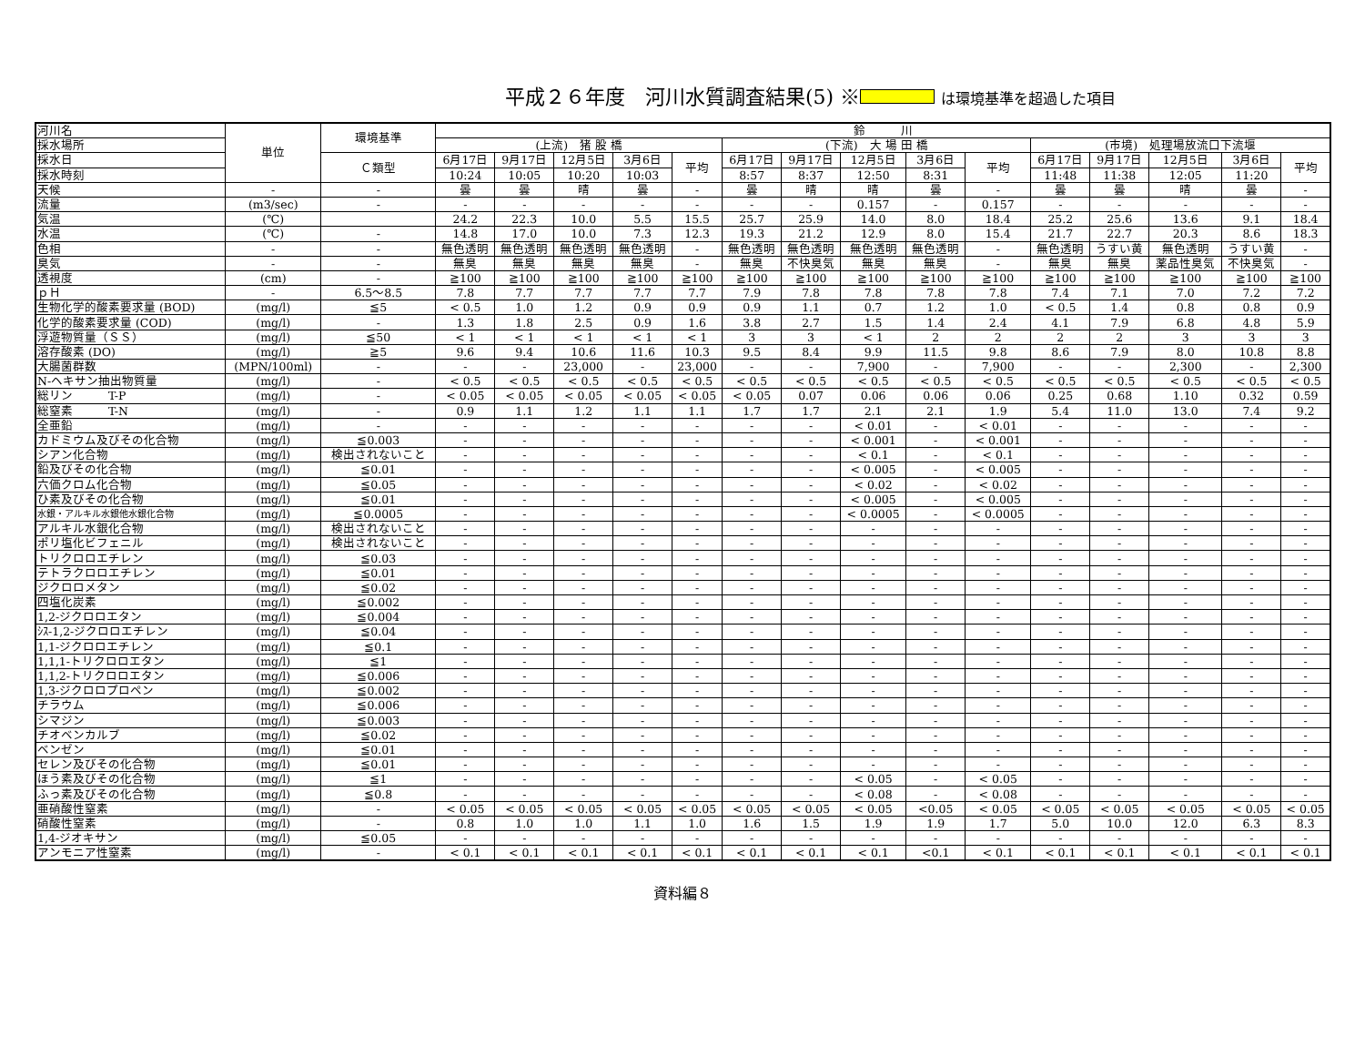平成２６年度　河川水質調査結果(5) ※ は環境基準を超過した項目
| 河川名 | 単位 | 環境基準 | 鈴 川 | | | | | | | | | | | | | | |
| --- | --- | --- | --- | --- | --- | --- | --- | --- | --- | --- | --- | --- | --- | --- | --- | --- | --- |
| 採水場所 | | | (上流) 猪 股 橋 | | | | | (下流) 大 場 田 橋 | | | | | (市境) 処理場放流口下流堰 | | | | |
| 採水日 | | Ｃ類型 | 6月17日 | 9月17日 | 12月5日 | 3月6日 | 平均 | 6月17日 | 9月17日 | 12月5日 | 3月6日 | 平均 | 6月17日 | 9月17日 | 12月5日 | 3月6日 | 平均 |
| 採水時刻 | | | 10:24 | 10:05 | 10:20 | 10:03 | | 8:57 | 8:37 | 12:50 | 8:31 | | 11:48 | 11:38 | 12:05 | 11:20 | |
| 天候 | - | - | 曇 | 曇 | 晴 | 曇 | - | 曇 | 晴 | 晴 | 曇 | - | 曇 | 曇 | 晴 | 曇 | - |
| 流量 | (m3/sec) | - | - | - | - | - | - | - | - | 0.157 | - | 0.157 | - | - | - | - | - |
| 気温 | (℃) | | 24.2 | 22.3 | 10.0 | 5.5 | 15.5 | 25.7 | 25.9 | 14.0 | 8.0 | 18.4 | 25.2 | 25.6 | 13.6 | 9.1 | 18.4 |
| 水温 | (℃) | - | 14.8 | 17.0 | 10.0 | 7.3 | 12.3 | 19.3 | 21.2 | 12.9 | 8.0 | 15.4 | 21.7 | 22.7 | 20.3 | 8.6 | 18.3 |
| 色相 | - | - | 無色透明 | 無色透明 | 無色透明 | 無色透明 | - | 無色透明 | 無色透明 | 無色透明 | 無色透明 | - | 無色透明 | うすい黄 | 無色透明 | うすい黄 | - |
| 臭気 | - | - | 無臭 | 無臭 | 無臭 | 無臭 | - | 無臭 | 不快臭気 | 無臭 | 無臭 | - | 無臭 | 無臭 | 薬品性臭気 | 不快臭気 | - |
| 透視度 | (cm) | - | ≧100 | ≧100 | ≧100 | ≧100 | ≧100 | ≧100 | ≧100 | ≧100 | ≧100 | ≧100 | ≧100 | ≧100 | ≧100 | ≧100 | ≧100 |
| ｐＨ | - | 6.5～8.5 | 7.8 | 7.7 | 7.7 | 7.7 | 7.7 | 7.9 | 7.8 | 7.8 | 7.8 | 7.8 | 7.4 | 7.1 | 7.0 | 7.2 | 7.2 |
| 生物化学的酸素要求量 (BOD) | (mg/l) | ≦5 | < 0.5 | 1.0 | 1.2 | 0.9 | 0.9 | 0.9 | 1.1 | 0.7 | 1.2 | 1.0 | < 0.5 | 1.4 | 0.8 | 0.8 | 0.9 |
| 化学的酸素要求量 (COD) | (mg/l) | - | 1.3 | 1.8 | 2.5 | 0.9 | 1.6 | 3.8 | 2.7 | 1.5 | 1.4 | 2.4 | 4.1 | 7.9 | 6.8 | 4.8 | 5.9 |
| 浮遊物質量（ＳＳ） | (mg/l) | ≦50 | < 1 | < 1 | < 1 | < 1 | < 1 | 3 | 3 | < 1 | 2 | 2 | 2 | 2 | 3 | 3 | 3 |
| 溶存酸素 (DO) | (mg/l) | ≧5 | 9.6 | 9.4 | 10.6 | 11.6 | 10.3 | 9.5 | 8.4 | 9.9 | 11.5 | 9.8 | 8.6 | 7.9 | 8.0 | 10.8 | 8.8 |
| 大腸菌群数 | (MPN/100ml) | - | - | - | 23,000 | - | 23,000 | - | - | 7,900 | - | 7,900 | - | - | 2,300 | - | 2,300 |
| N-ヘキサン抽出物質量 | (mg/l) | - | < 0.5 | < 0.5 | < 0.5 | < 0.5 | < 0.5 | < 0.5 | < 0.5 | < 0.5 | < 0.5 | < 0.5 | < 0.5 | < 0.5 | < 0.5 | < 0.5 | < 0.5 |
| 総リン T-P | (mg/l) | - | < 0.05 | < 0.05 | < 0.05 | < 0.05 | < 0.05 | < 0.05 | 0.07 | 0.06 | 0.06 | 0.06 | 0.25 | 0.68 | 1.10 | 0.32 | 0.59 |
| 総窒素 T-N | (mg/l) | - | 0.9 | 1.1 | 1.2 | 1.1 | 1.1 | 1.7 | 1.7 | 2.1 | 2.1 | 1.9 | 5.4 | 11.0 | 13.0 | 7.4 | 9.2 |
| 全亜鉛 | (mg/l) | - | - | - | - | - | - | - | - | < 0.01 | - | < 0.01 | - | - | - | - | - |
| カドミウム及びその化合物 | (mg/l) | ≦0.003 | - | - | - | - | - | - | - | < 0.001 | - | < 0.001 | - | - | - | - | - |
| シアン化合物 | (mg/l) | 検出されないこと | - | - | - | - | - | - | - | < 0.1 | - | < 0.1 | - | - | - | - | - |
| 鉛及びその化合物 | (mg/l) | ≦0.01 | - | - | - | - | - | - | - | < 0.005 | - | < 0.005 | - | - | - | - | - |
| 六価クロム化合物 | (mg/l) | ≦0.05 | - | - | - | - | - | - | - | < 0.02 | - | < 0.02 | - | - | - | - | - |
| ひ素及びその化合物 | (mg/l) | ≦0.01 | - | - | - | - | - | - | - | < 0.005 | - | < 0.005 | - | - | - | - | - |
| 水銀・アルキル水銀他水銀化合物 | (mg/l) | ≦0.0005 | - | - | - | - | - | - | - | < 0.0005 | - | < 0.0005 | - | - | - | - | - |
| アルキル水銀化合物 | (mg/l) | 検出されないこと | - | - | - | - | - | - | - | - | - | - | - | - | - | - | - |
| ポリ塩化ビフェニル | (mg/l) | 検出されないこと | - | - | - | - | - | - | - | - | - | - | - | - | - | - | - |
| トリクロロエチレン | (mg/l) | ≦0.03 | - | - | - | - | - | - | - | - | - | - | - | - | - | - | - |
| テトラクロロエチレン | (mg/l) | ≦0.01 | - | - | - | - | - | - | - | - | - | - | - | - | - | - | - |
| ジクロロメタン | (mg/l) | ≦0.02 | - | - | - | - | - | - | - | - | - | - | - | - | - | - | - |
| 四塩化炭素 | (mg/l) | ≦0.002 | - | - | - | - | - | - | - | - | - | - | - | - | - | - | - |
| 1,2-ジクロロエタン | (mg/l) | ≦0.004 | - | - | - | - | - | - | - | - | - | - | - | - | - | - | - |
| ｼｽ-1,2-ジクロロエチレン | (mg/l) | ≦0.04 | - | - | - | - | - | - | - | - | - | - | - | - | - | - | - |
| 1,1-ジクロロエチレン | (mg/l) | ≦0.1 | - | - | - | - | - | - | - | - | - | - | - | - | - | - | - |
| 1,1,1-トリクロロエタン | (mg/l) | ≦1 | - | - | - | - | - | - | - | - | - | - | - | - | - | - | - |
| 1,1,2-トリクロロエタン | (mg/l) | ≦0.006 | - | - | - | - | - | - | - | - | - | - | - | - | - | - | - |
| 1,3-ジクロロプロペン | (mg/l) | ≦0.002 | - | - | - | - | - | - | - | - | - | - | - | - | - | - | - |
| チラウム | (mg/l) | ≦0.006 | - | - | - | - | - | - | - | - | - | - | - | - | - | - | - |
| シマジン | (mg/l) | ≦0.003 | - | - | - | - | - | - | - | - | - | - | - | - | - | - | - |
| チオベンカルブ | (mg/l) | ≦0.02 | - | - | - | - | - | - | - | - | - | - | - | - | - | - | - |
| ベンゼン | (mg/l) | ≦0.01 | - | - | - | - | - | - | - | - | - | - | - | - | - | - | - |
| セレン及びその化合物 | (mg/l) | ≦0.01 | - | - | - | - | - | - | - | - | - | - | - | - | - | - | - |
| ほう素及びその化合物 | (mg/l) | ≦1 | - | - | - | - | - | - | - | < 0.05 | - | < 0.05 | - | - | - | - | - |
| ふっ素及びその化合物 | (mg/l) | ≦0.8 | - | - | - | - | - | - | - | < 0.08 | - | < 0.08 | - | - | - | - | - |
| 亜硝酸性窒素 | (mg/l) | - | < 0.05 | < 0.05 | < 0.05 | < 0.05 | < 0.05 | < 0.05 | < 0.05 | < 0.05 | <0.05 | < 0.05 | < 0.05 | < 0.05 | < 0.05 | < 0.05 | < 0.05 |
| 硝酸性窒素 | (mg/l) | - | 0.8 | 1.0 | 1.0 | 1.1 | 1.0 | 1.6 | 1.5 | 1.9 | 1.9 | 1.7 | 5.0 | 10.0 | 12.0 | 6.3 | 8.3 |
| 1,4-ジオキサン | (mg/l) | ≦0.05 | - | - | - | - | - | - | - | - | - | - | - | - | - | - | - |
| アンモニア性窒素 | (mg/l) | - | < 0.1 | < 0.1 | < 0.1 | < 0.1 | < 0.1 | < 0.1 | < 0.1 | < 0.1 | <0.1 | < 0.1 | < 0.1 | < 0.1 | < 0.1 | < 0.1 | < 0.1 |
資料編８